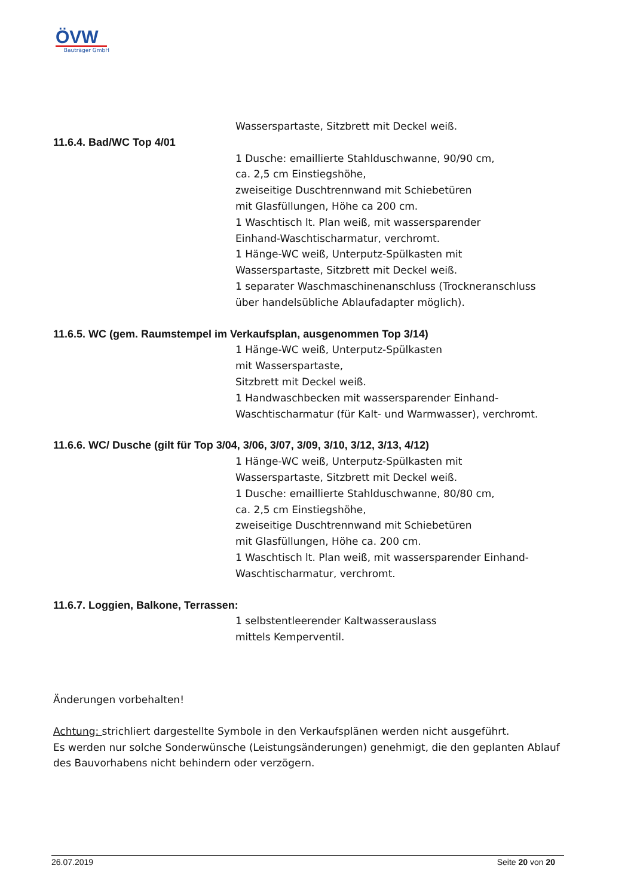ÖVW
Bauträger GmbH
Wasserspartaste, Sitzbrett mit Deckel weiß.
11.6.4. Bad/WC Top 4/01
1 Dusche: emaillierte Stahlduschwanne, 90/90 cm,
ca. 2,5 cm Einstiegshöhe,
zweiseitige Duschtrennwand mit Schiebetüren
mit Glasfüllungen, Höhe ca 200 cm.
1 Waschtisch lt. Plan weiß, mit wassersparender
Einhand-Waschtischarmatur, verchromt.
1 Hänge-WC weiß, Unterputz-Spülkasten mit
Wasserspartaste, Sitzbrett mit Deckel weiß.
1 separater Waschmaschinenanschluss (Trockneranschluss
über handelsübliche Ablaufadapter möglich).
11.6.5. WC (gem. Raumstempel im Verkaufsplan, ausgenommen Top 3/14)
1 Hänge-WC weiß, Unterputz-Spülkasten
mit Wasserspartaste,
Sitzbrett mit Deckel weiß.
1 Handwaschbecken mit wassersparender Einhand-
Waschtischarmatur (für Kalt- und Warmwasser), verchromt.
11.6.6. WC/ Dusche (gilt für Top 3/04, 3/06, 3/07, 3/09, 3/10, 3/12, 3/13, 4/12)
1 Hänge-WC weiß, Unterputz-Spülkasten mit
Wasserspartaste, Sitzbrett mit Deckel weiß.
1 Dusche: emaillierte Stahlduschwanne, 80/80 cm,
ca. 2,5 cm Einstiegshöhe,
zweiseitige Duschtrennwand mit Schiebetüren
mit Glasfüllungen, Höhe ca. 200 cm.
1 Waschtisch lt. Plan weiß, mit wassersparender Einhand-
Waschtischarmatur, verchromt.
11.6.7. Loggien, Balkone, Terrassen:
1 selbstentleerender Kaltwasserauslass
mittels Kemperventil.
Änderungen vorbehalten!
Achtung: strichliert dargestellte Symbole in den Verkaufsplänen werden nicht ausgeführt.
Es werden nur solche Sonderwünsche (Leistungsänderungen) genehmigt, die den geplanten Ablauf des Bauvorhabens nicht behindern oder verzögern.
26.07.2019 Seite 20 von 20